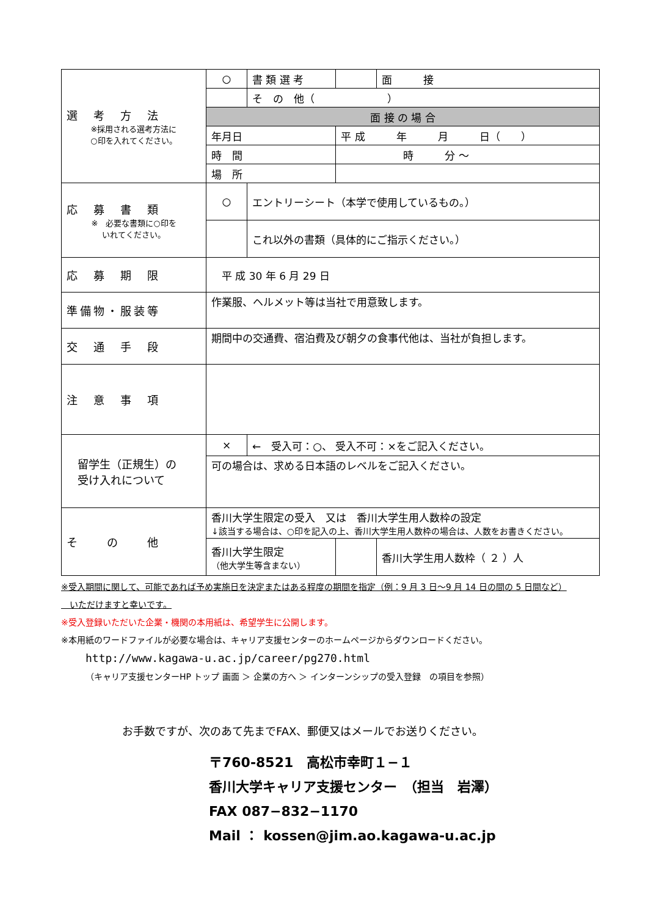| 選 考 方 法 ※採用される選考方法に ○印を入れてください。 | ○ | 書 類 選 考 | | | | 面 接 |
| | | そ の 他（ ） | | | | |
| | 面 接 の 場 合 | | | | | |
| | 年月日 | | 平 成 年 月 日（ ） | | | |
| | 時 間 | | 時 分 〜 | | | |
| | 場 所 | | | | | |
| 応 募 書 類 ※ 必要な書類に○印を いれてください。 | ○ | エントリーシート（本学で使用しているもの。） | | | | |
| | | これ以外の書類（具体的にご指示ください。） | | | | |
| 応 募 期 限 | 平 成 30 年 6 月 29 日 | | | | | |
| 準備物・服装等 | 作業服、ヘルメット等は当社で用意致します。 | | | | | |
| 交 通 手 段 | 期間中の交通費、宿泊費及び朝夕の食事代他は、当社が負担します。 | | | | | |
| 注 意 事 項 | | | | | | |
| 留学生（正規生）の 受け入れについて | × | ← 受入可：○、 受入不可：×をご記入ください。 | | | | |
| | 可の場合は、求める日本語のレベルをご記入ください。 | | | | | |
| そ の 他 | 香川大学生限定の受入 又は 香川大学生用人数枠の設定 ↓該当する場合は、○印を記入の上、香川大学生用人数枠の場合は、人数をお書きください。 | | | | | |
| | 香川大学生限定 （他大学生等含まない） | | | | | 香川大学生用人数枠（ ２ ）人 |
※受入期間に関して、可能であれば予め実施日を決定またはある程度の期間を指定（例：9 月 3 日〜9 月 14 日の間の 5 日間など）
　いただけますと幸いです。
※受入登録いただいた企業・機関の本用紙は、希望学生に公開します。
※本用紙のワードファイルが必要な場合は、キャリア支援センターのホームページからダウンロードください。
http://www.kagawa-u.ac.jp/career/pg270.html
（キャリア支援センターHP トップ 画面 ＞ 企業の方へ ＞ インターンシップの受入登録　の項目を参照）
お手数ですが、次のあて先までFAX、郵便又はメールでお送りください。
〒760-8521　高松市幸町１−１
香川大学キャリア支援センター　（担当　岩澤）
FAX 087−832−1170
Mail ： kossen@jim.ao.kagawa-u.ac.jp